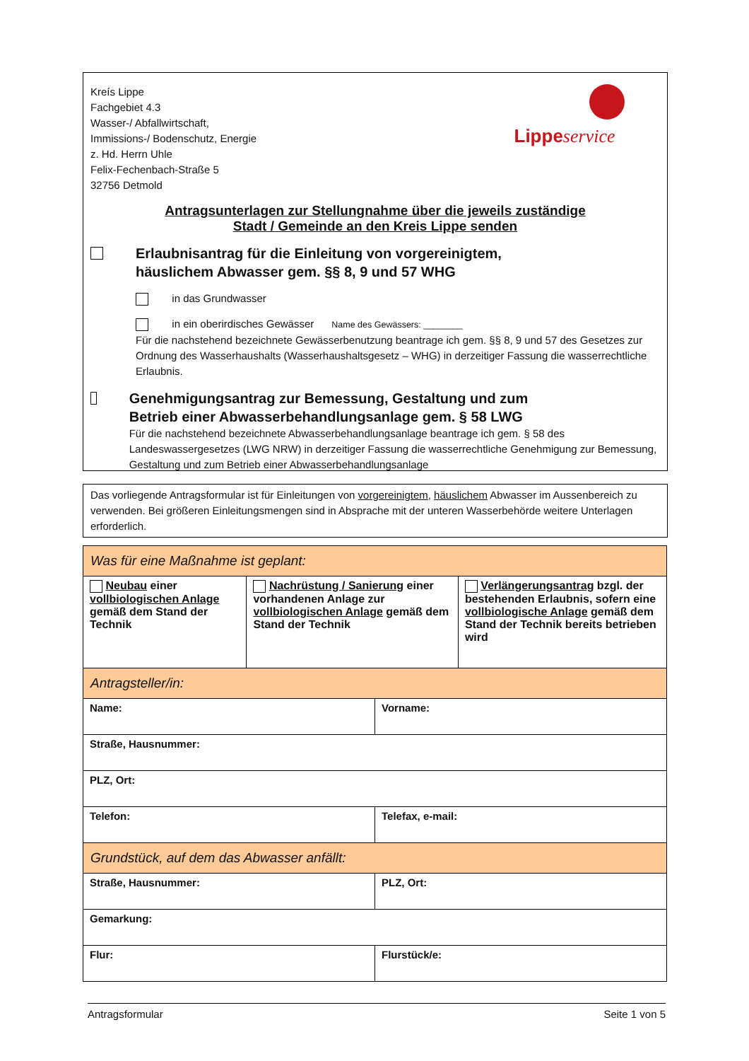Kreís Lippe
Fachgebiet 4.3
Wasser-/ Abfallwirtschaft,
Immissions-/ Bodenschutz, Energie
z. Hd. Herrn Uhle
Felix-Fechenbach-Straße 5
32756 Detmold
Lippe service
Antragsunterlagen zur Stellungnahme über die jeweils zuständige
Stadt / Gemeinde an den Kreis Lippe senden
Erlaubnisantrag für die Einleitung von vorgereinigtem,
häuslichem Abwasser gem. §§ 8, 9 und 57 WHG
in das Grundwasser
in ein oberirdisches Gewässer Name des Gewässers: ________
Für die nachstehend bezeichnete Gewässerbenutzung beantrage ich gem. §§ 8, 9 und 57 des Gesetzes zur Ordnung des Wasserhaushalts (Wasserhaushaltsgesetz – WHG) in derzeitiger Fassung die wasserrechtliche Erlaubnis.
Genehmigungsantrag zur Bemessung, Gestaltung und zum
Betrieb einer Abwasserbehandlungsanlage gem. § 58 LWG
Für die nachstehend bezeichnete Abwasserbehandlungsanlage beantrage ich gem. § 58 des Landeswassergesetzes (LWG NRW) in derzeitiger Fassung die wasserrechtliche Genehmigung zur Bemessung, Gestaltung und zum Betrieb einer Abwasserbehandlungsanlage
Das vorliegende Antragsformular ist für Einleitungen von vorgereinigtem, häuslichem Abwasser im Aussenbereich zu verwenden. Bei größeren Einleitungsmengen sind in Absprache mit der unteren Wasserbehörde weitere Unterlagen erforderlich.
| Was für eine Maßnahme ist geplant: | | | |
| Neubau einer vollbiologischen Anlage gemäß dem Stand der Technik | Nachrüstung / Sanierung einer vorhandenen Anlage zur vollbiologischen Anlage gemäß dem Stand der Technik | | Verlängerungsantrag bzgl. der bestehenden Erlaubnis, sofern eine vollbiologische Anlage gemäß dem Stand der Technik bereits betrieben wird |
| Antragsteller/in: | | | |
| Name: | | Vorname: | |
| Straße, Hausnummer: | | | |
| PLZ, Ort: | | | |
| Telefon: | | Telefax, e-mail: | |
| Grundstück, auf dem das Abwasser anfällt: | | | |
| Straße, Hausnummer: | | PLZ, Ort: | |
| Gemarkung: | | | |
| Flur: | | Flurstück/e: | |
Antragsformular Seite 1 von 5